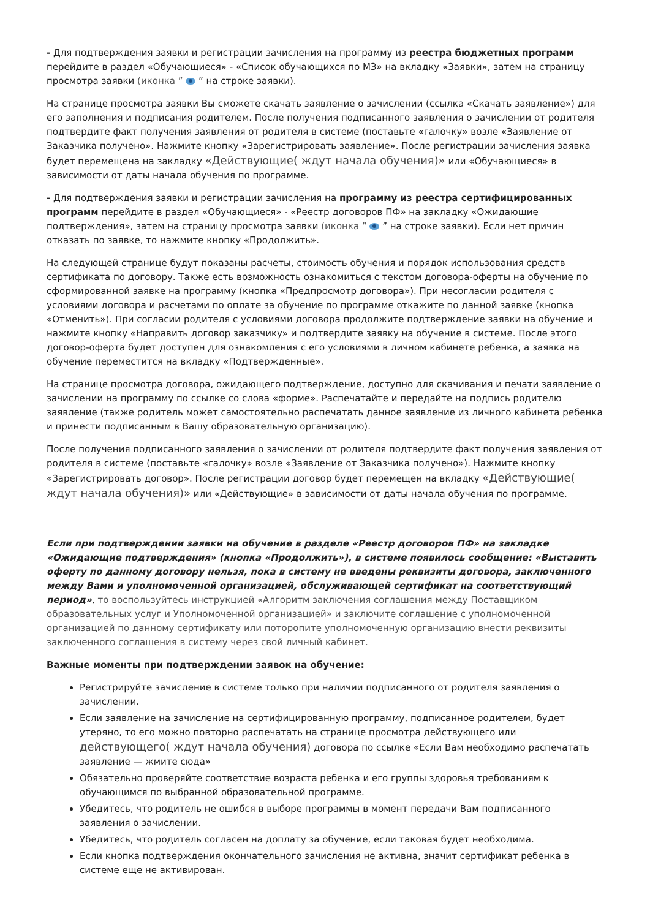- Для подтверждения заявки и регистрации зачисления на программу из реестра бюджетных программ перейдите в раздел «Обучающиеся» - «Список обучающихся по МЗ» на вкладку «Заявки», затем на страницу просмотра заявки (иконка ” ” на строке заявки).
На странице просмотра заявки Вы сможете скачать заявление о зачислении (ссылка «Скачать заявление») для его заполнения и подписания родителем. После получения подписанного заявления о зачислении от родителя подтвердите факт получения заявления от родителя в системе (поставьте «галочку» возле «Заявление от Заказчика получено». Нажмите кнопку «Зарегистрировать заявление». После регистрации зачисления заявка будет перемещена на закладку «Действующие( ждут начала обучения)» или «Обучающиеся» в зависимости от даты начала обучения по программе.
- Для подтверждения заявки и регистрации зачисления на программу из реестра сертифицированных программ перейдите в раздел «Обучающиеся» - «Реестр договоров ПФ» на закладку «Ожидающие подтверждения», затем на страницу просмотра заявки (иконка ” ” на строке заявки). Если нет причин отказать по заявке, то нажмите кнопку «Продолжить».
На следующей странице будут показаны расчеты, стоимость обучения и порядок использования средств сертификата по договору. Также есть возможность ознакомиться с текстом договора-оферты на обучение по сформированной заявке на программу (кнопка «Предпросмотр договора»). При несогласии родителя с условиями договора и расчетами по оплате за обучение по программе откажите по данной заявке (кнопка «Отменить»). При согласии родителя с условиями договора продолжите подтверждение заявки на обучение и нажмите кнопку «Направить договор заказчику» и подтвердите заявку на обучение в системе. После этого договор-оферта будет доступен для ознакомления с его условиями в личном кабинете ребенка, а заявка на обучение переместится на вкладку «Подтвержденные».
На странице просмотра договора, ожидающего подтверждение, доступно для скачивания и печати заявление о зачислении на программу по ссылке со слова «форме». Распечатайте и передайте на подпись родителю заявление (также родитель может самостоятельно распечатать данное заявление из личного кабинета ребенка и принести подписанным в Вашу образовательную организацию).
После получения подписанного заявления о зачислении от родителя подтвердите факт получения заявления от родителя в системе (поставьте «галочку» возле «Заявление от Заказчика получено»). Нажмите кнопку «Зарегистрировать договор». После регистрации договор будет перемещен на вкладку «Действующие( ждут начала обучения)» или «Действующие» в зависимости от даты начала обучения по программе.
Если при подтверждении заявки на обучение в разделе «Реестр договоров ПФ» на закладке «Ожидающие подтверждения» (кнопка «Продолжить»), в системе появилось сообщение: «Выставить оферту по данному договору нельзя, пока в систему не введены реквизиты договора, заключенного между Вами и уполномоченной организацией, обслуживающей сертификат на соответствующий период», то воспользуйтесь инструкцией «Алгоритм заключения соглашения между Поставщиком образовательных услуг и Уполномоченной организацией» и заключите соглашение с уполномоченной организацией по данному сертификату или поторопите уполномоченную организацию внести реквизиты заключенного соглашения в систему через свой личный кабинет.
Важные моменты при подтверждении заявок на обучение:
Регистрируйте зачисление в системе только при наличии подписанного от родителя заявления о зачислении.
Если заявление на зачисление на сертифицированную программу, подписанное родителем, будет утеряно, то его можно повторно распечатать на странице просмотра действующего или действующего( ждут начала обучения) договора по ссылке «Если Вам необходимо распечатать заявление — жмите сюда»
Обязательно проверяйте соответствие возраста ребенка и его группы здоровья требованиям к обучающимся по выбранной образовательной программе.
Убедитесь, что родитель не ошибся в выборе программы в момент передачи Вам подписанного заявления о зачислении.
Убедитесь, что родитель согласен на доплату за обучение, если таковая будет необходима.
Если кнопка подтверждения окончательного зачисления не активна, значит сертификат ребенка в системе еще не активирован.